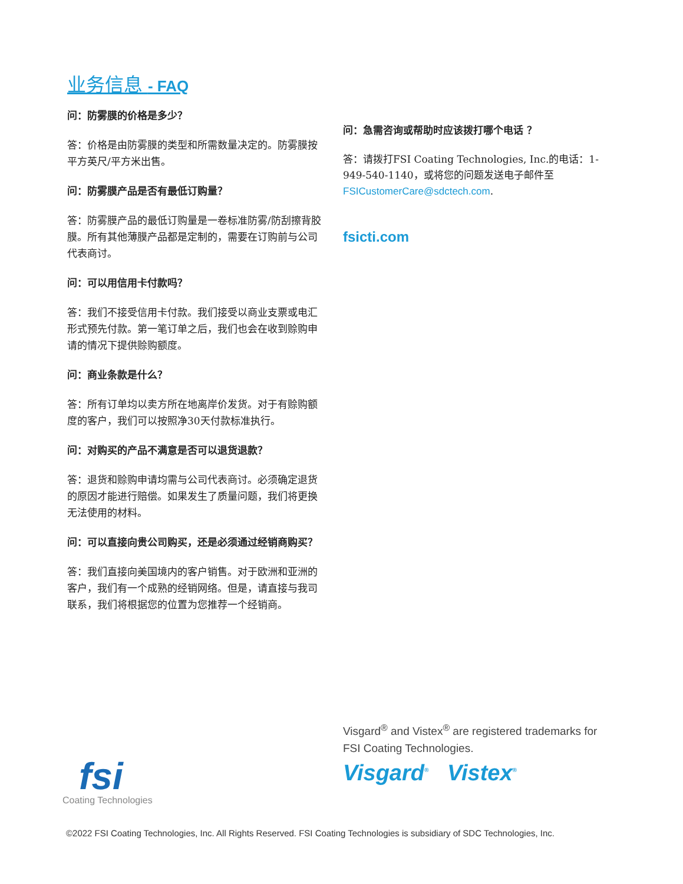业务信息 - FAQ
问：防雾膜的价格是多少？
答：价格是由防雾膜的类型和所需数量决定的。防雾膜按平方英尺/平方米出售。
问：防雾膜产品是否有最低订购量？
答：防雾膜产品的最低订购量是一卷标准防雾/防刮擦背胶膜。所有其他薄膜产品都是定制的，需要在订购前与公司代表商讨。
问：可以用信用卡付款吗？
答：我们不接受信用卡付款。我们接受以商业支票或电汇形式预先付款。第一笔订单之后，我们也会在收到赊购申请的情况下提供赊购额度。
问：商业条款是什么？
答：所有订单均以卖方所在地离岸价发货。对于有赊购额度的客户，我们可以按照净30天付款标准执行。
问：对购买的产品不满意是否可以退货退款？
答：退货和赊购申请均需与公司代表商讨。必须确定退货的原因才能进行赔偿。如果发生了质量问题，我们将更换无法使用的材料。
问：可以直接向贵公司购买，还是必须通过经销商购买？
答：我们直接向美国境内的客户销售。对于欧洲和亚洲的客户，我们有一个成熟的经销网络。但是，请直接与我司联系，我们将根据您的位置为您推荐一个经销商。
问：急需咨询或帮助时应该拨打哪个电话 ？
答：请拨打FSI Coating Technologies, Inc.的电话：1-949-540-1140，或将您的问题发送电子邮件至 FSICustomerCare@sdctech.com.
fsicti.com
Visgard<sup>®</sup> and Vistex<sup>®</sup> are registered trademarks for
FSI Coating Technologies.
Visgard<sup>®</sup> Vistex<sup>®</sup>
fsi
Coating Technologies
©2022 FSI Coating Technologies, Inc. All Rights Reserved. FSI Coating Technologies is subsidiary of SDC Technologies, Inc.